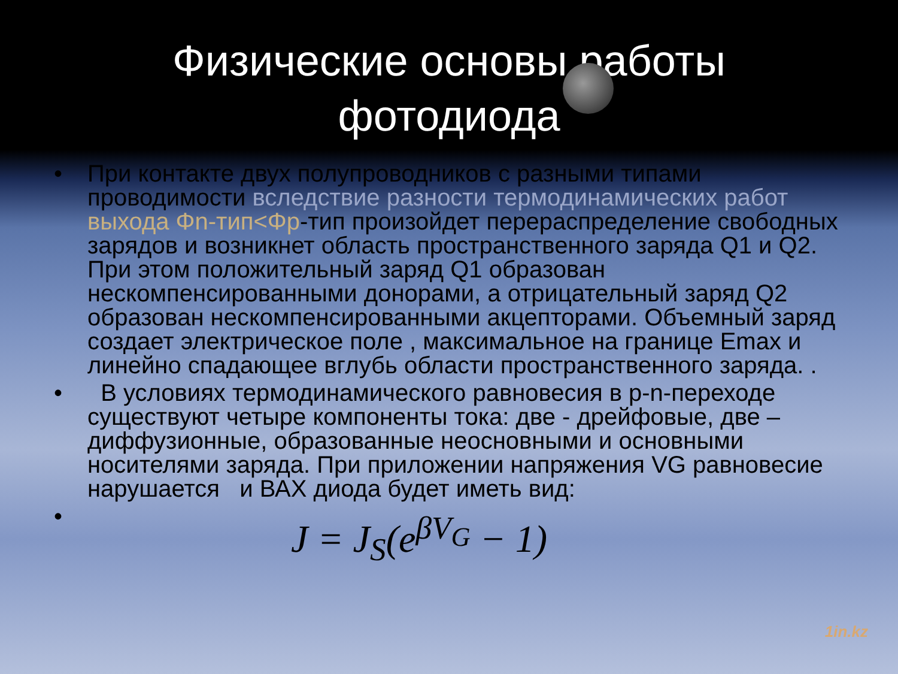Физические основы работы
фотодиода
• При контакте двух полупроводников с разными типами проводимости вследствие разности термодинамических работ выхода Φn-тип<Φp-тип произойдет перераспределение свободных зарядов и возникнет область пространственного заряда Q1 и Q2. При этом положительный заряд Q1 образован нескомпенсированными донорами, а отрицательный заряд Q2 образован нескомпенсированными акцепторами. Объемный заряд создает электрическое поле , максимальное на границе Emax и линейно спадающее вглубь области пространственного заряда. .
• В условиях термодинамического равновесия в p-n-переходе существуют четыре компоненты тока: две - дрейфовые, две – диффузионные, образованные неосновными и основными носителями заряда. При приложении напряжения VG равновесие нарушается и ВАХ диода будет иметь вид:
• J = J<sub>S</sub>(e<sup>βV<sub>G</sub></sup> − 1)
1in.kz